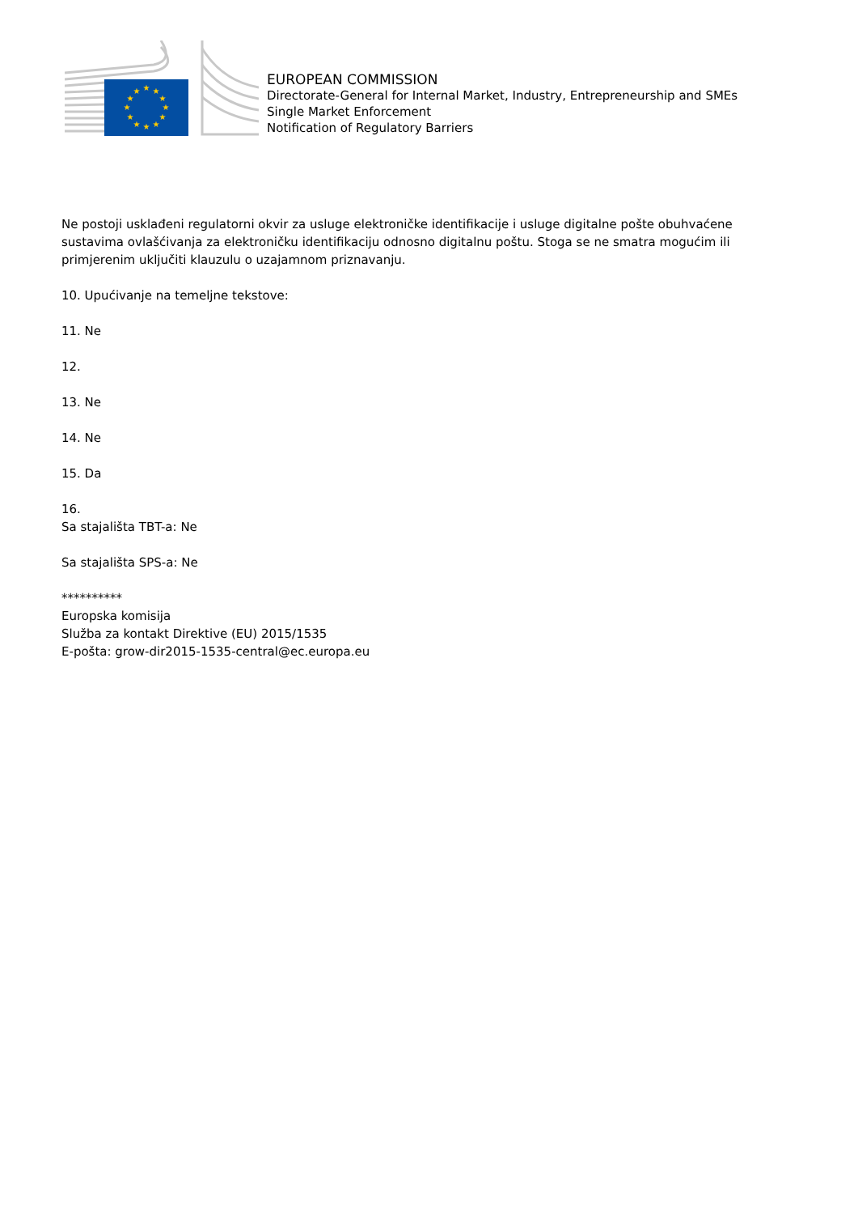★
★
★
★
★
★
★
★
★
★
★
★
EUROPEAN COMMISSION
Directorate-General for Internal Market, Industry, Entrepreneurship and SMEs
Single Market Enforcement
Notification of Regulatory Barriers
Ne postoji usklađeni regulatorni okvir za usluge elektroničke identifikacije i usluge digitalne pošte obuhvaćene sustavima ovlašćivanja za elektroničku identifikaciju odnosno digitalnu poštu. Stoga se ne smatra mogućim ili primjerenim uključiti klauzulu o uzajamnom priznavanju.
10. Upućivanje na temeljne tekstove:
11. Ne
12.
13. Ne
14. Ne
15. Da
16.
Sa stajališta TBT-a: Ne
Sa stajališta SPS-a: Ne
**********
Europska komisija
Služba za kontakt Direktive (EU) 2015/1535
E-pošta: grow-dir2015-1535-central@ec.europa.eu